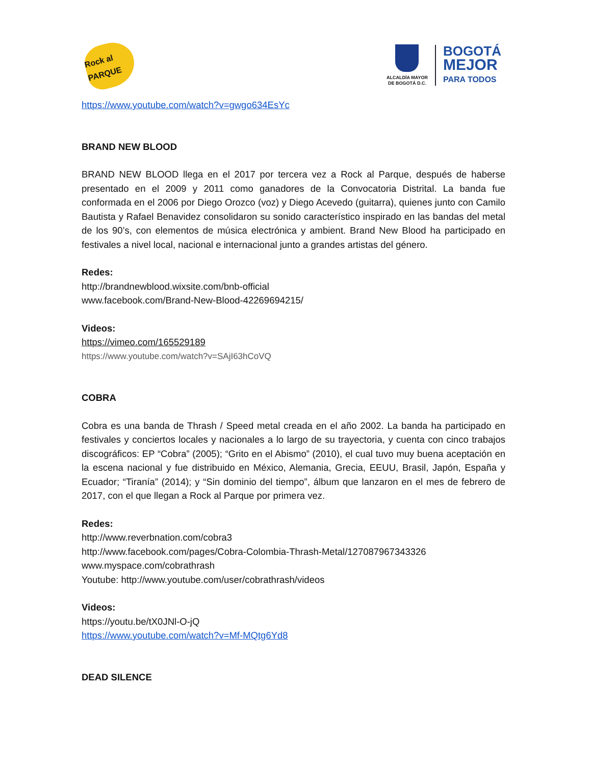Rock al PARQUE
ALCALDÍA MAYOR
DE BOGOTÁ D.C.
BOGOTÁ
MEJOR
PARA TODOS
https://www.youtube.com/watch?v=gwgo634EsYc
BRAND NEW BLOOD
BRAND NEW BLOOD llega en el 2017 por tercera vez a Rock al Parque, después de haberse presentado en el 2009 y 2011 como ganadores de la Convocatoria Distrital. La banda fue conformada en el 2006 por Diego Orozco (voz) y Diego Acevedo (guitarra), quienes junto con Camilo Bautista y Rafael Benavidez consolidaron su sonido característico inspirado en las bandas del metal de los 90’s, con elementos de música electrónica y ambient. Brand New Blood ha participado en festivales a nivel local, nacional e internacional junto a grandes artistas del género.
Redes:
http://brandnewblood.wixsite.com/bnb-official
www.facebook.com/Brand-New-Blood-42269694215/
Videos:
https://vimeo.com/165529189
https://www.youtube.com/watch?v=SAjI63hCoVQ
COBRA
Cobra es una banda de Thrash / Speed metal creada en el año 2002. La banda ha participado en festivales y conciertos locales y nacionales a lo largo de su trayectoria, y cuenta con cinco trabajos discográficos: EP “Cobra” (2005); “Grito en el Abismo” (2010), el cual tuvo muy buena aceptación en la escena nacional y fue distribuido en México, Alemania, Grecia, EEUU, Brasil, Japón, España y Ecuador; “Tiranía” (2014); y “Sin dominio del tiempo”, álbum que lanzaron en el mes de febrero de 2017, con el que llegan a Rock al Parque por primera vez.
Redes:
http://www.reverbnation.com/cobra3
http://www.facebook.com/pages/Cobra-Colombia-Thrash-Metal/127087967343326
www.myspace.com/cobrathrash
Youtube: http://www.youtube.com/user/cobrathrash/videos
Videos:
https://youtu.be/tX0JNl-O-jQ
https://www.youtube.com/watch?v=Mf-MQtg6Yd8
DEAD SILENCE